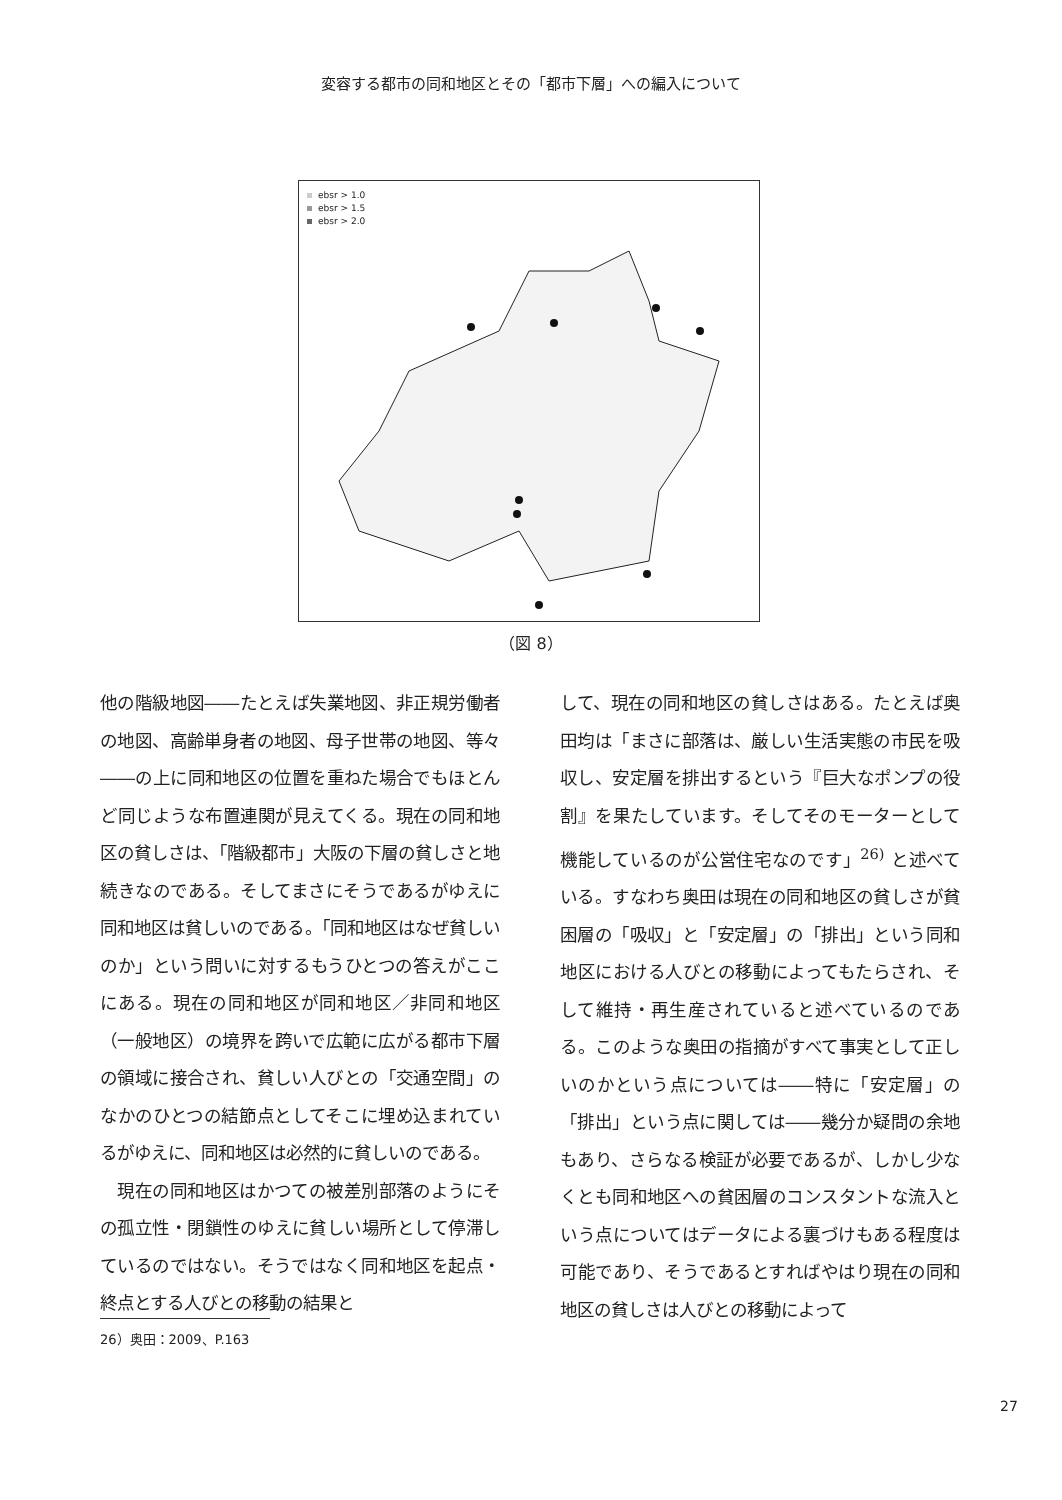変容する都市の同和地区とその「都市下層」への編入について
ebsr > 1.0
ebsr > 1.5
ebsr > 2.0
（図 8）
他の階級地図――たとえば失業地図、非正規労働者の地図、高齢単身者の地図、母子世帯の地図、等々――の上に同和地区の位置を重ねた場合でもほとんど同じような布置連関が見えてくる。現在の同和地区の貧しさは、「階級都市」大阪の下層の貧しさと地続きなのである。そしてまさにそうであるがゆえに同和地区は貧しいのである。「同和地区はなぜ貧しいのか」という問いに対するもうひとつの答えがここにある。現在の同和地区が同和地区／非同和地区（一般地区）の境界を跨いで広範に広がる都市下層の領域に接合され、貧しい人びとの「交通空間」のなかのひとつの結節点としてそこに埋め込まれているがゆえに、同和地区は必然的に貧しいのである。
　現在の同和地区はかつての被差別部落のようにその孤立性・閉鎖性のゆえに貧しい場所として停滞しているのではない。そうではなく同和地区を起点・終点とする人びとの移動の結果と
して、現在の同和地区の貧しさはある。たとえば奥田均は「まさに部落は、厳しい生活実態の市民を吸収し、安定層を排出するという『巨大なポンプの役割』を果たしています。そしてそのモーターとして機能しているのが公営住宅なのです」<sup>26)</sup> と述べている。すなわち奥田は現在の同和地区の貧しさが貧困層の「吸収」と「安定層」の「排出」という同和地区における人びとの移動によってもたらされ、そして維持・再生産されていると述べているのである。このような奥田の指摘がすべて事実として正しいのかという点については――特に「安定層」の「排出」という点に関しては――幾分か疑問の余地もあり、さらなる検証が必要であるが、しかし少なくとも同和地区への貧困層のコンスタントな流入という点についてはデータによる裏づけもある程度は可能であり、そうであるとすればやはり現在の同和地区の貧しさは人びとの移動によって
26）奥田：2009、P.163
27